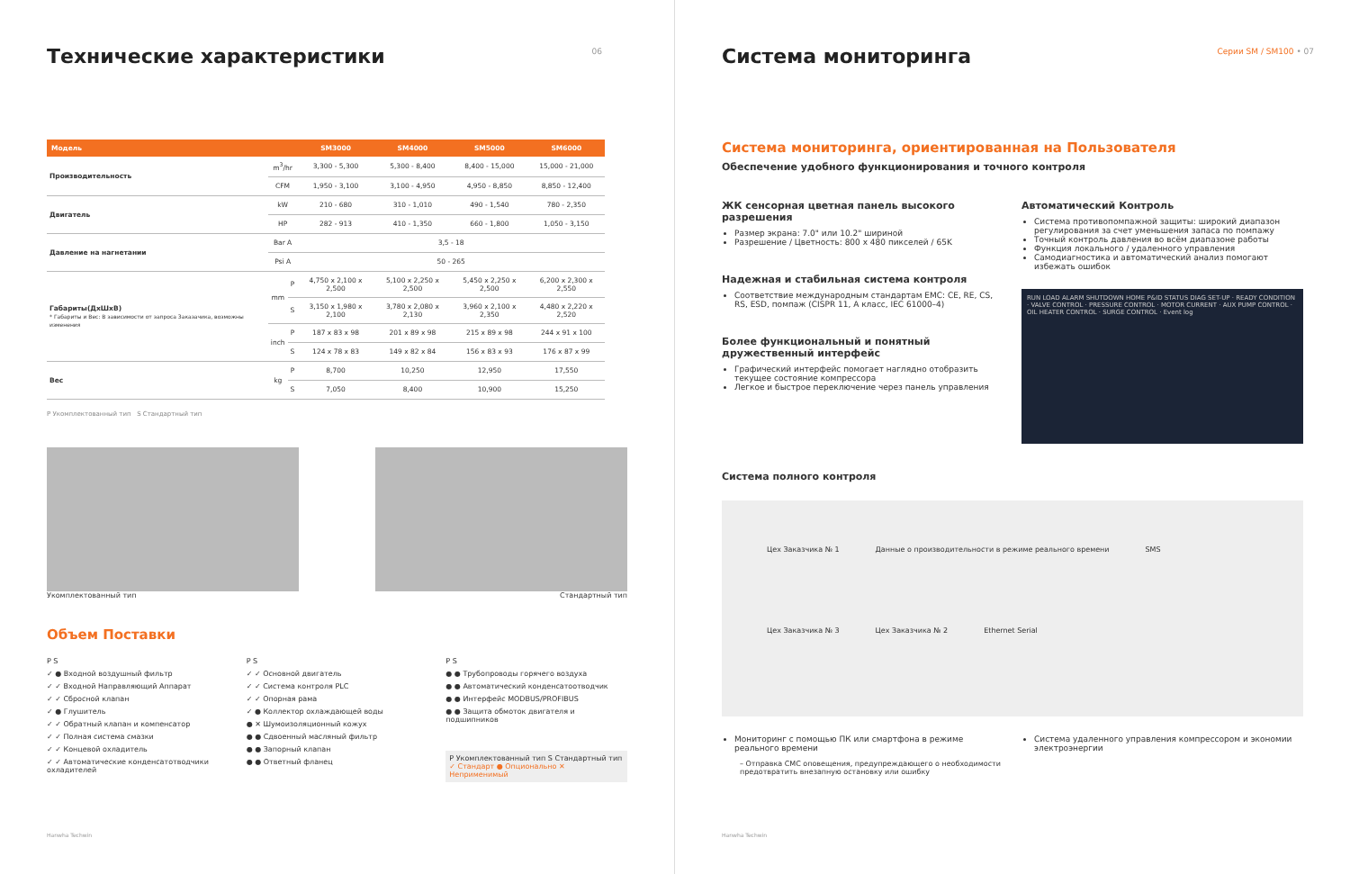Технические характеристики
06
| Модель | | | SM3000 | SM4000 | SM5000 | SM6000 |
| --- | --- | --- | --- | --- | --- | --- |
| Производительность | m<sup>3</sup>/hr | | 3,300 - 5,300 | 5,300 - 8,400 | 8,400 - 15,000 | 15,000 - 21,000 |
| | CFM | | 1,950 - 3,100 | 3,100 - 4,950 | 4,950 - 8,850 | 8,850 - 12,400 |
| Двигатель | kW | | 210 - 680 | 310 - 1,010 | 490 - 1,540 | 780 - 2,350 |
| | HP | | 282 - 913 | 410 - 1,350 | 660 - 1,800 | 1,050 - 3,150 |
| Давление на нагнетании | Bar A | | 3,5 - 18 | | | |
| | Psi A | | 50 - 265 | | | |
| Габариты(ДхШхВ) * Габариты и Вес: В зависимости от запроса Заказачика, возможны изменения | mm | P | 4,750 x 2,100 x 2,500 | 5,100 x 2,250 x 2,500 | 5,450 x 2,250 x 2,500 | 6,200 x 2,300 x 2,550 |
| | | S | 3,150 x 1,980 x 2,100 | 3,780 x 2,080 x 2,130 | 3,960 x 2,100 x 2,350 | 4,480 x 2,220 x 2,520 |
| | inch | P | 187 x 83 x 98 | 201 x 89 x 98 | 215 x 89 x 98 | 244 x 91 x 100 |
| | | S | 124 x 78 x 83 | 149 x 82 x 84 | 156 x 83 x 93 | 176 x 87 x 99 |
| Вес | kg | P | 8,700 | 10,250 | 12,950 | 17,550 |
| | | S | 7,050 | 8,400 | 10,900 | 15,250 |
P Укомплектованный тип S Стандартный тип
Укомплектованный тип
Стандартный тип
Объем Поставки
P S
✓ ● Входной воздушный фильтр
✓ ✓ Входной Направляющий Аппарат
✓ ✓ Сбросной клапан
✓ ● Глушитель
✓ ✓ Обратный клапан и компенсатор
✓ ✓ Полная система смазки
✓ ✓ Концевой охладитель
✓ ✓ Автоматические конденсатотводчики охладителей
P S
✓ ✓ Основной двигатель
✓ ✓ Система контроля PLC
✓ ✓ Опорная рама
✓ ● Коллектор охлаждающей воды
● ✕ Шумоизоляционный кожух
● ● Сдвоенный масляный фильтр
● ● Запорный клапан
● ● Ответный фланец
P S
● ● Трубопроводы горячего воздуха
● ● Автоматический конденсатоотводчик
● ● Интерфейс MODBUS/PROFIBUS
● ● Защита обмоток двигателя и подшипников
P Укомплектованный тип S Стандартный тип
✓ Стандарт ● Опционально ✕ Неприменимый
Hanwha Techwin
Система мониторинга
Серии SM / SM100 • 07
Система мониторинга, ориентированная на Пользователя
Обеспечение удобного функционирования и точного контроля
ЖК сенсорная цветная панель высокого разрешения
Размер экрана: 7.0" или 10.2" шириной
Разрешение / Цветность: 800 x 480 пикселей / 65K
Надежная и стабильная система контроля
Соответствие международным стандартам EMC: CE, RE, CS, RS, ESD, помпаж (CISPR 11, A класс, IEC 61000–4)
Более функциональный и понятный дружественный интерфейс
Графический интерфейс помогает наглядно отобразить текущее состояние компрессора
Легкое и быстрое переключение через панель управления
Автоматический Контроль
Система противопомпажной защиты: широкий диапазон регулирования за счет уменьшения запаса по помпажу
Точный контроль давления во всём диапазоне работы
Функция локального / удаленного управления
Самодиагностика и автоматический анализ помогают избежать ошибок
RUN LOAD ALARM SHUTDOWN HOME P&ID STATUS DIAG SET-UP · READY CONDITION · VALVE CONTROL · PRESSURE CONTROL · MOTOR CURRENT · AUX PUMP CONTROL · OIL HEATER CONTROL · SURGE CONTROL · Event log
Система полного контроля
Цех Заказчика № 1 Данные о производительности в режиме реального времени SMS Цех Заказчика № 3 Цех Заказчика № 2 Ethernet Serial
Мониторинг с помощью ПК или смартфона в режиме реального времени
– Отправка СМС оповещения, предупреждающего о необходимости предотвратить внезапную остановку или ошибку
Система удаленного управления компрессором и экономии электроэнергии
Hanwha Techwin